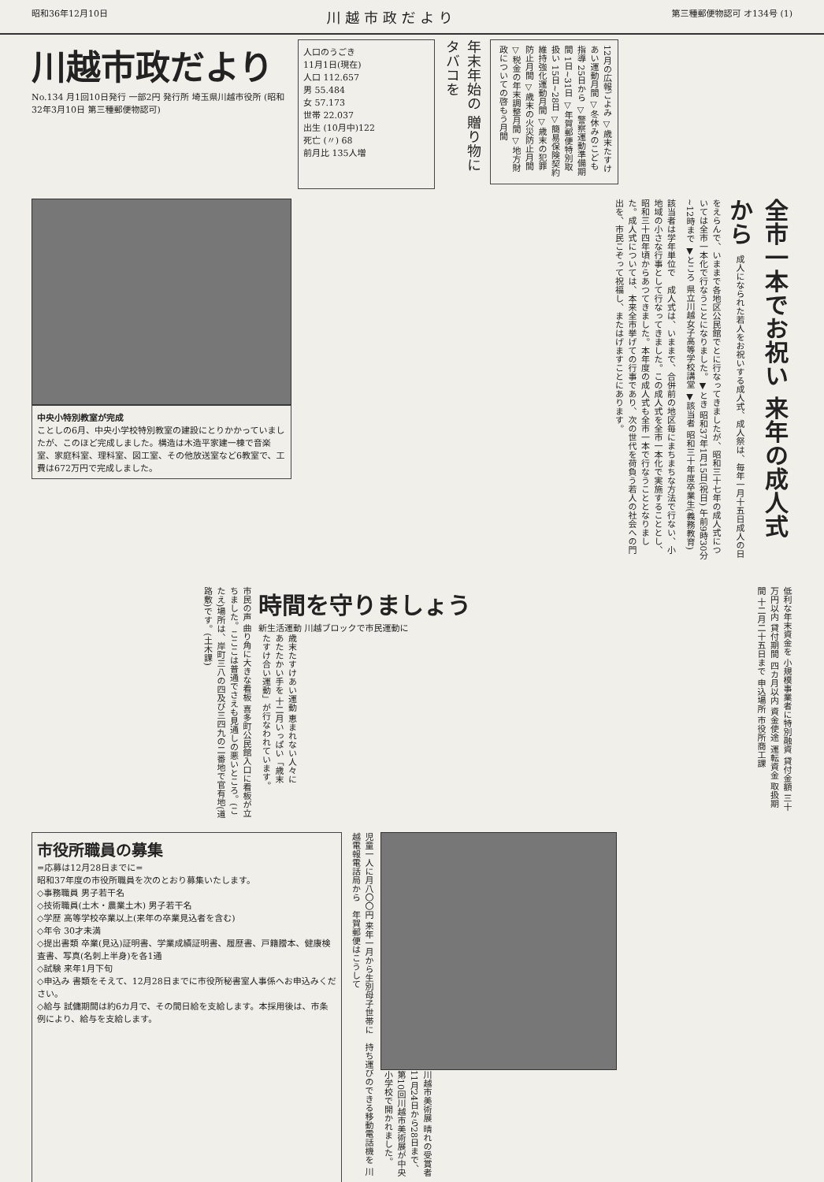昭和36年12月10日 川 越 市 政 だ よ り 第三種郵便物認可 オ134号 (1)
川越市政だより
No.134 月1回10日発行 一部2円 発行所 埼玉県川越市役所 (昭和32年3月10日 第三種郵便物認可)
人口のうごき
11月1日(現在)
人口 112.657
男 55.484
女 57.173
世帯 22.037
出生 (10月中)122
死亡 (〃) 68
前月比 135人増
年末年始の 贈り物に タバコを
12月の広報ごよみ ▽歳末たすけあい運動月間 ▽冬休みのこども指導 25日から ▽警察運動準備期間 1日~31日 ▽年賀郵便特別取扱い 15日~28日 ▽簡易保険契約維持強化運動月間 ▽歳末の犯罪防止月間 ▽歳末の火災防止月間 ▽税金の年末調整月間 ▽地方財政についての啓もう月間
中央小特別教室が完成
ことしの6月、中央小学校特別教室の建設にとりかかっていましたが、このほど完成しました。構造は木造平家建一棟で音楽室、家庭科室、理科室、図工室、その他放送室など6教室で、工費は672万円で完成しました。
該当者は学年単位で　成人式は、いままで、合併前の地区毎にまちまちな方法で行ない、小地域の小さな行事として行なってきました。この成人式を全市一本化で実施することとし、昭和三十四年頃からあつてきました。本年度の成人式も全市一本で行なうこととなりました。成人式については、本来全市挙げての行事であり、次の世代を荷負う若人の社会への門出を、市民こぞって祝福し、またはげますことにあります。
全市一本でお祝い 来年の成人式から　成人になられた若人をお祝いする成人式、成人祭は、毎年一月十五日成人の日をえらんで、いままで各地区公民館でとに行なってきましたが、昭和三十七年の成人式については全市一本化で行なうことになりました。▼とき 昭和37年1月15日(祝日) 午前9時30分~12時まで ▼ところ 県立川越女子高等学校講堂 ▼該当者 昭和三十年度卒業生(義務教育)
市民の声 曲り角に大きな看板 喜多町公民館入口に看板が立ちました。こここは普通でさえも見通しの悪いところ。(こたえ)場所は、岸町三八の四及び三四九の二番地で官有地(道路敷)です。(土木課)
時間を守りましょう
新生活運動 川越ブロックで市民運動に
歳末たすけあい運動 恵まれない人々にあたたかい手を 十二月いっぱい「歳末たすけ合い運動」が行なわれています。
低利な年末資金を 小規模事業者に特別融資 貸付金額 三十万円以内 貸付期間 四カ月以内 資金使途 運転資金 取扱期間 十二月二十五日まで 申込場所 市役所商工課
市役所職員の募集
=応募は12月28日までに=
昭和37年度の市役所職員を次のとおり募集いたします。
◇事務職員 男子若干名
◇技術職員(土木・農業土木) 男子若干名
◇学歴 高等学校卒業以上(来年の卒業見込者を含む)
◇年令 30才未満
◇提出書類 卒業(見込)証明書、学業成績証明書、履歴書、戸籍謄本、健康検査書、写真(名刺上半身)を各1通
◇試験 来年1月下旬
◇申込み 書類をそえて、12月28日までに市役所秘書室人事係へお申込みください。
◇給与 試傭期間は約6カ月で、その間日給を支給します。本採用後は、市条例により、給与を支給します。
児童一人に月八〇〇円 来年一月から生別母子世帯に　持ち運びのできる移動電話機を 川越電報電話局から　年賀郵便はこうして
川越市美術展 晴れの受賞者 11月24日から28日まで、第10回川越市美術展が中央小学校で開かれました。